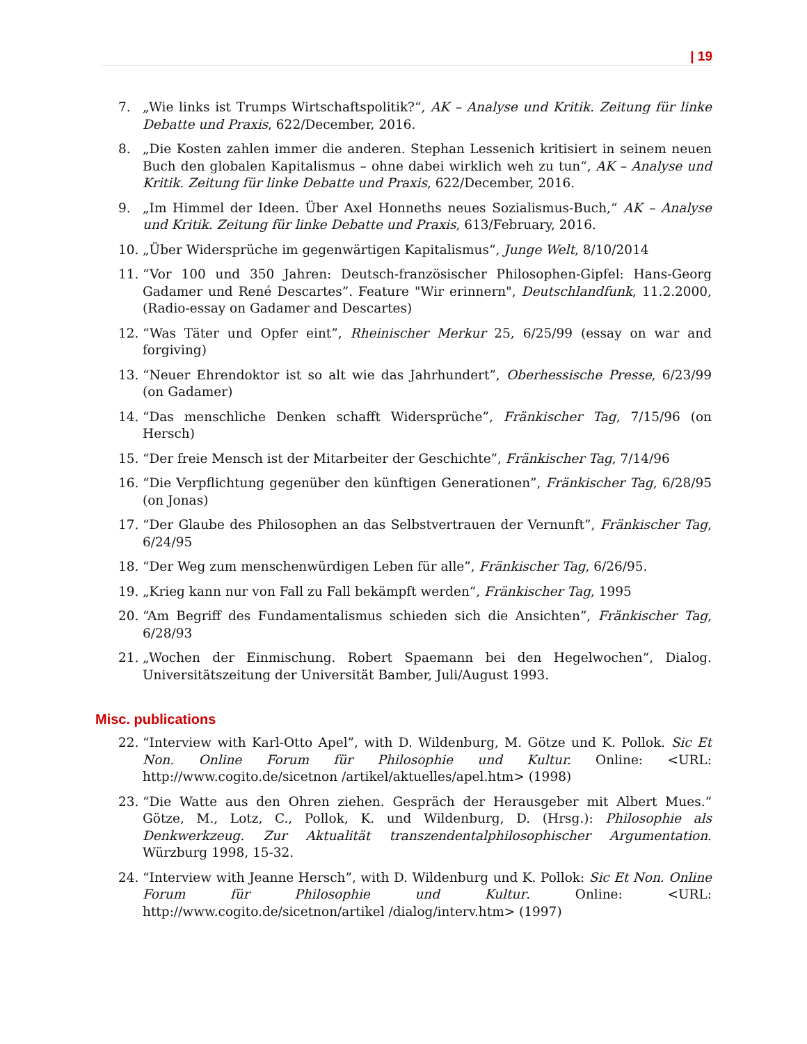| 19
7. „Wie links ist Trumps Wirtschaftspolitik?“, AK – Analyse und Kritik. Zeitung für linke Debatte und Praxis, 622/December, 2016.
8. „Die Kosten zahlen immer die anderen. Stephan Lessenich kritisiert in seinem neuen Buch den globalen Kapitalismus – ohne dabei wirklich weh zu tun“, AK – Analyse und Kritik. Zeitung für linke Debatte und Praxis, 622/December, 2016.
9. „Im Himmel der Ideen. Über Axel Honneths neues Sozialismus-Buch,“ AK – Analyse und Kritik. Zeitung für linke Debatte und Praxis, 613/February, 2016.
10. „Über Widersprüche im gegenwärtigen Kapitalismus“, Junge Welt, 8/10/2014
11. “Vor 100 und 350 Jahren: Deutsch-französischer Philosophen-Gipfel: Hans-Georg Gadamer und René Descartes”. Feature "Wir erinnern", Deutschlandfunk, 11.2.2000, (Radio-essay on Gadamer and Descartes)
12. “Was Täter und Opfer eint”, Rheinischer Merkur 25, 6/25/99 (essay on war and forgiving)
13. “Neuer Ehrendoktor ist so alt wie das Jahrhundert”, Oberhessische Presse, 6/23/99 (on Gadamer)
14. “Das menschliche Denken schafft Widersprüche”, Fränkischer Tag, 7/15/96 (on Hersch)
15. “Der freie Mensch ist der Mitarbeiter der Geschichte”, Fränkischer Tag, 7/14/96
16. “Die Verpflichtung gegenüber den künftigen Generationen”, Fränkischer Tag, 6/28/95 (on Jonas)
17. “Der Glaube des Philosophen an das Selbstvertrauen der Vernunft”, Fränkischer Tag, 6/24/95
18. “Der Weg zum menschenwürdigen Leben für alle”, Fränkischer Tag, 6/26/95.
19. „Krieg kann nur von Fall zu Fall bekämpft werden“, Fränkischer Tag, 1995
20. “Am Begriff des Fundamentalismus schieden sich die Ansichten”, Fränkischer Tag, 6/28/93
21. „Wochen der Einmischung. Robert Spaemann bei den Hegelwochen“, Dialog. Universitätszeitung der Universität Bamber, Juli/August 1993.
Misc. publications
22. “Interview with Karl-Otto Apel”, with D. Wildenburg, M. Götze und K. Pollok. Sic Et Non. Online Forum für Philosophie und Kultur. Online: <URL: http://www.cogito.de/sicetnon /artikel/aktuelles/apel.htm> (1998)
23. “Die Watte aus den Ohren ziehen. Gespräch der Herausgeber mit Albert Mues.“ Götze, M., Lotz, C., Pollok, K. und Wildenburg, D. (Hrsg.): Philosophie als Denkwerkzeug. Zur Aktualität transzendentalphilosophischer Argumentation. Würzburg 1998, 15-32.
24. “Interview with Jeanne Hersch”, with D. Wildenburg und K. Pollok: Sic Et Non. Online Forum für Philosophie und Kultur. Online: <URL: http://www.cogito.de/sicetnon/artikel /dialog/interv.htm> (1997)